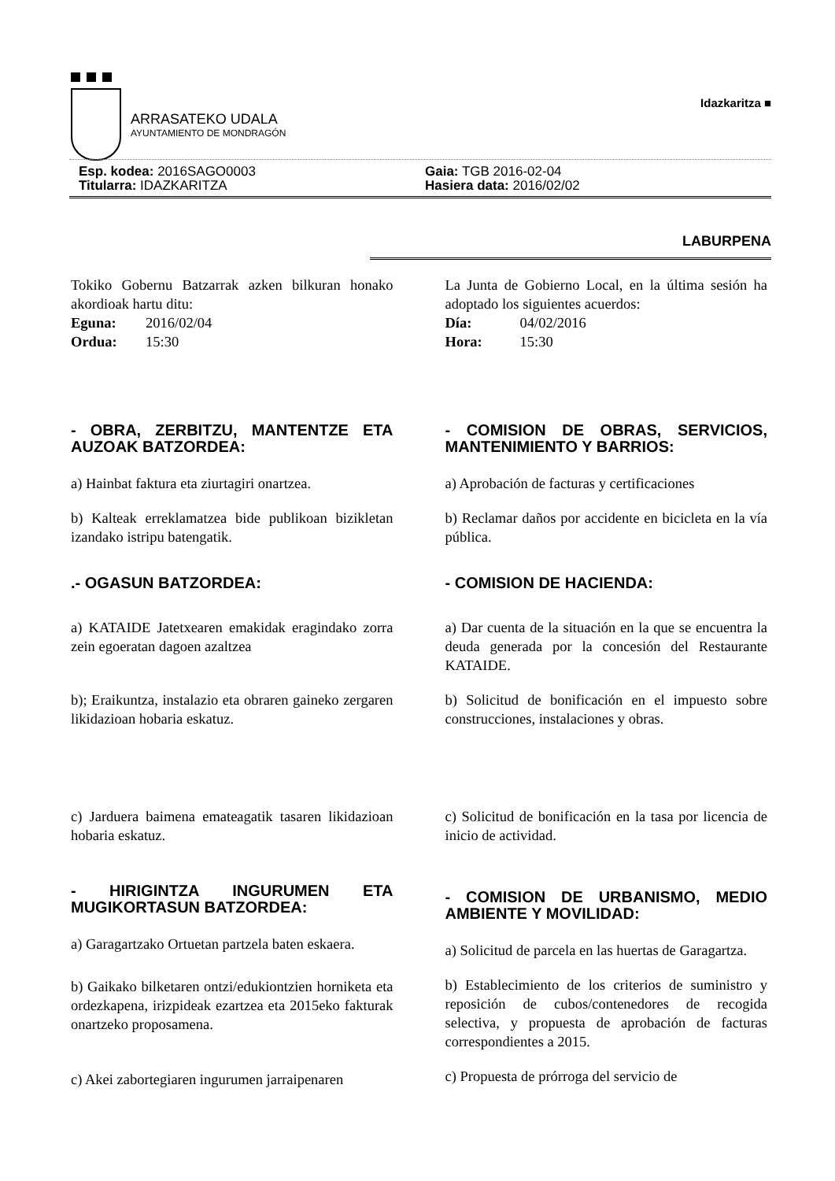ARRASATEKO UDALA
AYUNTAMIENTO DE MONDRAGÓN
Idazkaritza ■
Esp. kodea: 2016SAGO0003
Titularra: IDAZKARITZA
Gaia: TGB 2016-02-04
Hasiera data: 2016/02/02
LABURPENA
Tokiko Gobernu Batzarrak azken bilkuran honako akordioak hartu ditu:
Eguna: 2016/02/04
Ordua: 15:30
- OBRA, ZERBITZU, MANTENTZE ETA AUZOAK BATZORDEA:
a) Hainbat faktura eta ziurtagiri onartzea.
b) Kalteak erreklamatzea bide publikoan bizikletan izandako istripu batengatik.
.- OGASUN BATZORDEA:
a) KATAIDE Jatetxearen emakidak eragindako zorra zein egoeratan dagoen azaltzea
b); Eraikuntza, instalazio eta obraren gaineko zergaren likidazioan hobaria eskatuz.
c) Jarduera baimena emateagatik tasaren likidazioan hobaria eskatuz.
- HIRIGINTZA INGURUMEN ETA MUGIKORTASUN BATZORDEA:
a) Garagartzako Ortuetan partzela baten eskaera.
b) Gaikako bilketaren ontzi/edukiontzien horniketa eta ordezkapena, irizpideak ezartzea eta 2015eko fakturak onartzeko proposamena.
c) Akei zabortegiaren ingurumen jarraipenaren
La Junta de Gobierno Local, en la última sesión ha adoptado los siguientes acuerdos:
Día: 04/02/2016
Hora: 15:30
- COMISION DE OBRAS, SERVICIOS, MANTENIMIENTO Y BARRIOS:
a) Aprobación de facturas y certificaciones
b) Reclamar daños por accidente en bicicleta en la vía pública.
- COMISION DE HACIENDA:
a) Dar cuenta de la situación en la que se encuentra la deuda generada por la concesión del Restaurante KATAIDE.
b) Solicitud de bonificación en el impuesto sobre construcciones, instalaciones y obras.
c) Solicitud de bonificación en la tasa por licencia de inicio de actividad.
- COMISION DE URBANISMO, MEDIO AMBIENTE Y MOVILIDAD:
a) Solicitud de parcela en las huertas de Garagartza.
b) Establecimiento de los criterios de suministro y reposición de cubos/contenedores de recogida selectiva, y propuesta de aprobación de facturas correspondientes a 2015.
c) Propuesta de prórroga del servicio de